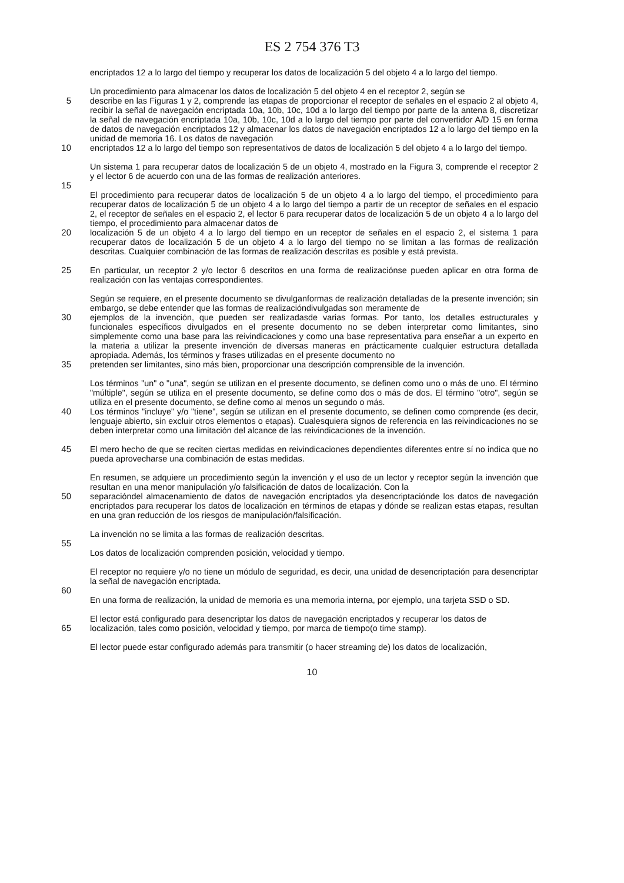ES 2 754 376 T3
encriptados 12 a lo largo del tiempo y recuperar los datos de localización 5 del objeto 4 a lo largo del tiempo.
Un procedimiento para almacenar los datos de localización 5 del objeto 4 en el receptor 2, según se
5 describe en las Figuras 1 y 2, comprende las etapas de proporcionar el receptor de señales en el espacio 2 al objeto 4, recibir la señal de navegación encriptada 10a, 10b, 10c, 10d a lo largo del tiempo por parte de la antena 8, discretizar la señal de navegación encriptada 10a, 10b, 10c, 10d a lo largo del tiempo por parte del convertidor A/D 15 en forma de datos de navegación encriptados 12 y almacenar los datos de navegación encriptados 12 a lo largo del tiempo en la unidad de memoria 16. Los datos de navegación
10 encriptados 12 a lo largo del tiempo son representativos de datos de localización 5 del objeto 4 a lo largo del tiempo.
Un sistema 1 para recuperar datos de localización 5 de un objeto 4, mostrado en la Figura 3, comprende el receptor 2 y el lector 6 de acuerdo con una de las formas de realización anteriores.
15
El procedimiento para recuperar datos de localización 5 de un objeto 4 a lo largo del tiempo, el procedimiento para recuperar datos de localización 5 de un objeto 4 a lo largo del tiempo a partir de un receptor de señales en el espacio 2, el receptor de señales en el espacio 2, el lector 6 para recuperar datos de localización 5 de un objeto 4 a lo largo del tiempo, el procedimiento para almacenar datos de
20 localización 5 de un objeto 4 a lo largo del tiempo en un receptor de señales en el espacio 2, el sistema 1 para recuperar datos de localización 5 de un objeto 4 a lo largo del tiempo no se limitan a las formas de realización descritas. Cualquier combinación de las formas de realización descritas es posible y está prevista.
25 En particular, un receptor 2 y/o lector 6 descritos en una forma de realizaciónse pueden aplicar en otra forma de realización con las ventajas correspondientes.
Según se requiere, en el presente documento se divulganformas de realización detalladas de la presente invención; sin embargo, se debe entender que las formas de realizacióndivulgadas son meramente de
30 ejemplos de la invención, que pueden ser realizadasde varias formas. Por tanto, los detalles estructurales y funcionales específicos divulgados en el presente documento no se deben interpretar como limitantes, sino simplemente como una base para las reivindicaciones y como una base representativa para enseñar a un experto en la materia a utilizar la presente invención de diversas maneras en prácticamente cualquier estructura detallada apropiada. Además, los términos y frases utilizadas en el presente documento no
35 pretenden ser limitantes, sino más bien, proporcionar una descripción comprensible de la invención.
Los términos "un" o "una", según se utilizan en el presente documento, se definen como uno o más de uno. El término "múltiple", según se utiliza en el presente documento, se define como dos o más de dos. El término "otro", según se utiliza en el presente documento, se define como al menos un segundo o más.
40 Los términos "incluye" y/o "tiene", según se utilizan en el presente documento, se definen como comprende (es decir, lenguaje abierto, sin excluir otros elementos o etapas). Cualesquiera signos de referencia en las reivindicaciones no se deben interpretar como una limitación del alcance de las reivindicaciones de la invención.
45 El mero hecho de que se reciten ciertas medidas en reivindicaciones dependientes diferentes entre sí no indica que no pueda aprovecharse una combinación de estas medidas.
En resumen, se adquiere un procedimiento según la invención y el uso de un lector y receptor según la invención que resultan en una menor manipulación y/o falsificación de datos de localización. Con la
50 separacióndel almacenamiento de datos de navegación encriptados yla desencriptaciónde los datos de navegación encriptados para recuperar los datos de localización en términos de etapas y dónde se realizan estas etapas, resultan en una gran reducción de los riesgos de manipulación/falsificación.
La invención no se limita a las formas de realización descritas.
55
Los datos de localización comprenden posición, velocidad y tiempo.
El receptor no requiere y/o no tiene un módulo de seguridad, es decir, una unidad de desencriptación para desencriptar la señal de navegación encriptada.
60
En una forma de realización, la unidad de memoria es una memoria interna, por ejemplo, una tarjeta SSD o SD.
El lector está configurado para desencriptar los datos de navegación encriptados y recuperar los datos de
65 localización, tales como posición, velocidad y tiempo, por marca de tiempo(o time stamp).
El lector puede estar configurado además para transmitir (o hacer streaming de) los datos de localización,
10